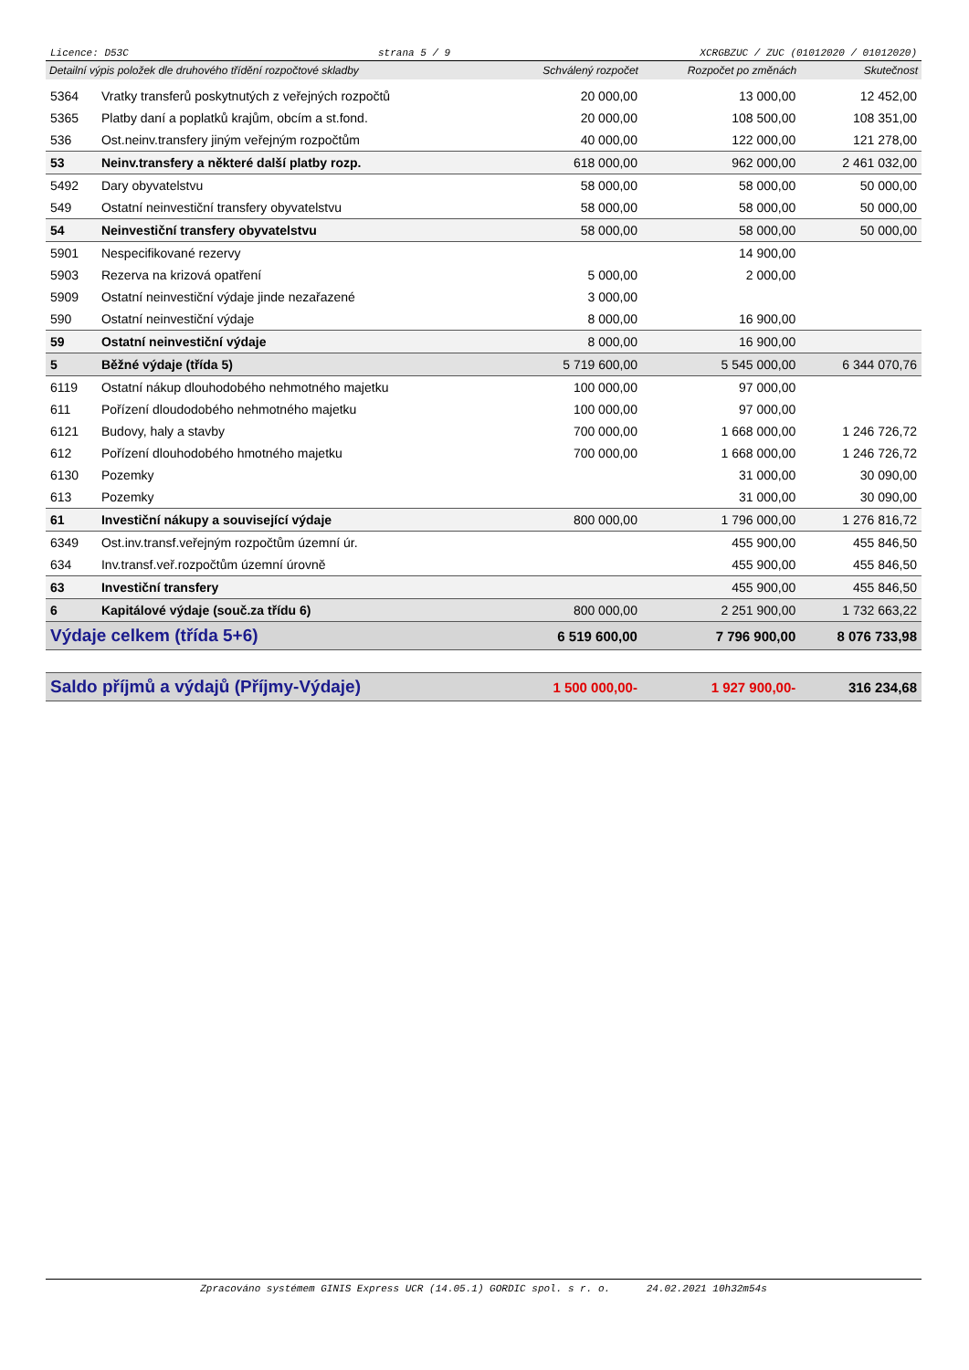Licence: D53C strana 5 / 9 XCRGBZUC / ZUC (01012020 / 01012020)
| Detailní výpis položek dle druhového třídění rozpočtové skladby | | Schválený rozpočet | Rozpočet po změnách | Skutečnost |
| --- | --- | --- | --- | --- |
| 5364 | Vratky transferů poskytnutých z veřejných rozpočtů | 20 000,00 | 13 000,00 | 12 452,00 |
| 5365 | Platby daní a poplatků krajům, obcím a st.fond. | 20 000,00 | 108 500,00 | 108 351,00 |
| 536 | Ost.neinv.transfery jiným veřejným rozpočtům | 40 000,00 | 122 000,00 | 121 278,00 |
| 53 | Neinv.transfery a některé další platby rozp. | 618 000,00 | 962 000,00 | 2 461 032,00 |
| 5492 | Dary obyvatelstvu | 58 000,00 | 58 000,00 | 50 000,00 |
| 549 | Ostatní neinvestiční transfery obyvatelstvu | 58 000,00 | 58 000,00 | 50 000,00 |
| 54 | Neinvestiční transfery obyvatelstvu | 58 000,00 | 58 000,00 | 50 000,00 |
| 5901 | Nespecifikované rezervy | | 14 900,00 | |
| 5903 | Rezerva na krizová opatření | 5 000,00 | 2 000,00 | |
| 5909 | Ostatní neinvestiční výdaje jinde nezařazené | 3 000,00 | | |
| 590 | Ostatní neinvestiční výdaje | 8 000,00 | 16 900,00 | |
| 59 | Ostatní neinvestiční výdaje | 8 000,00 | 16 900,00 | |
| 5 | Běžné výdaje (třída 5) | 5 719 600,00 | 5 545 000,00 | 6 344 070,76 |
| 6119 | Ostatní nákup dlouhodobého nehmotného majetku | 100 000,00 | 97 000,00 | |
| 611 | Pořízení dloudodobého nehmotného majetku | 100 000,00 | 97 000,00 | |
| 6121 | Budovy, haly a stavby | 700 000,00 | 1 668 000,00 | 1 246 726,72 |
| 612 | Pořízení dlouhodobého hmotného majetku | 700 000,00 | 1 668 000,00 | 1 246 726,72 |
| 6130 | Pozemky | | 31 000,00 | 30 090,00 |
| 613 | Pozemky | | 31 000,00 | 30 090,00 |
| 61 | Investiční nákupy a související výdaje | 800 000,00 | 1 796 000,00 | 1 276 816,72 |
| 6349 | Ost.inv.transf.veřejným rozpočtům územní úr. | | 455 900,00 | 455 846,50 |
| 634 | Inv.transf.veř.rozpočtům územní úrovně | | 455 900,00 | 455 846,50 |
| 63 | Investiční transfery | | 455 900,00 | 455 846,50 |
| 6 | Kapitálové výdaje (souč.za třídu 6) | 800 000,00 | 2 251 900,00 | 1 732 663,22 |
| Výdaje celkem (třída 5+6) | | 6 519 600,00 | 7 796 900,00 | 8 076 733,98 |
| Saldo příjmů a výdajů (Příjmy-Výdaje) | | 1 500 000,00- | 1 927 900,00- | 316 234,68 |
Zpracováno systémem GINIS Express UCR (14.05.1) GORDIC spol. s r. o. 24.02.2021 10h32m54s